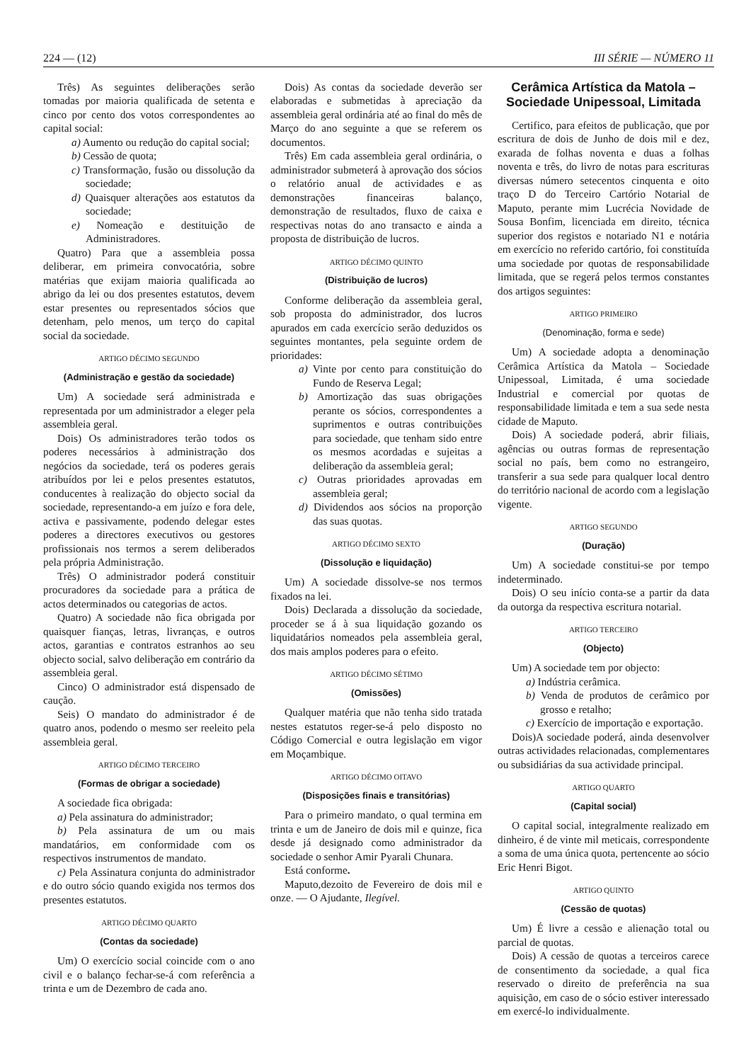224 — (12) III SÉRIE — NÚMERO 11
Três) As seguintes deliberações serão tomadas por maioria qualificada de setenta e cinco por cento dos votos correspondentes ao capital social:
a) Aumento ou redução do capital social;
b) Cessão de quota;
c) Transformação, fusão ou dissolução da sociedade;
d) Quaisquer alterações aos estatutos da sociedade;
e) Nomeação e destituição de Administradores.
Quatro) Para que a assembleia possa deliberar, em primeira convocatória, sobre matérias que exijam maioria qualificada ao abrigo da lei ou dos presentes estatutos, devem estar presentes ou representados sócios que detenham, pelo menos, um terço do capital social da sociedade.
ARTIGO DÉCIMO SEGUNDO
(Administração e gestão da sociedade)
Um) A sociedade será administrada e representada por um administrador a eleger pela assembleia geral.
Dois) Os administradores terão todos os poderes necessários à administração dos negócios da sociedade, terá os poderes gerais atribuídos por lei e pelos presentes estatutos, conducentes à realização do objecto social da sociedade, representando-a em juízo e fora dele, activa e passivamente, podendo delegar estes poderes a directores executivos ou gestores profissionais nos termos a serem deliberados pela própria Administração.
Três) O administrador poderá constituir procuradores da sociedade para a prática de actos determinados ou categorias de actos.
Quatro) A sociedade não fica obrigada por quaisquer fianças, letras, livranças, e outros actos, garantias e contratos estranhos ao seu objecto social, salvo deliberação em contrário da assembleia geral.
Cinco) O administrador está dispensado de caução.
Seis) O mandato do administrador é de quatro anos, podendo o mesmo ser reeleito pela assembleia geral.
ARTIGO DÉCIMO TERCEIRO
(Formas de obrigar a sociedade)
A sociedade fica obrigada:
a) Pela assinatura do administrador;
b) Pela assinatura de um ou mais mandatários, em conformidade com os respectivos instrumentos de mandato.
c) Pela Assinatura conjunta do administrador e do outro sócio quando exigida nos termos dos presentes estatutos.
ARTIGO DÉCIMO QUARTO
(Contas da sociedade)
Um) O exercício social coincide com o ano civil e o balanço fechar-se-á com referência a trinta e um de Dezembro de cada ano.
Dois) As contas da sociedade deverão ser elaboradas e submetidas à apreciação da assembleia geral ordinária até ao final do mês de Março do ano seguinte a que se referem os documentos.
Três) Em cada assembleia geral ordinária, o administrador submeterá à aprovação dos sócios o relatório anual de actividades e as demonstrações financeiras balanço, demonstração de resultados, fluxo de caixa e respectivas notas do ano transacto e ainda a proposta de distribuição de lucros.
ARTIGO DÉCIMO QUINTO
(Distribuição de lucros)
Conforme deliberação da assembleia geral, sob proposta do administrador, dos lucros apurados em cada exercício serão deduzidos os seguintes montantes, pela seguinte ordem de prioridades:
a) Vinte por cento para constituição do Fundo de Reserva Legal;
b) Amortização das suas obrigações perante os sócios, correspondentes a suprimentos e outras contribuições para sociedade, que tenham sido entre os mesmos acordadas e sujeitas a deliberação da assembleia geral;
c) Outras prioridades aprovadas em assembleia geral;
d) Dividendos aos sócios na proporção das suas quotas.
ARTIGO DÉCIMO SEXTO
(Dissolução e liquidação)
Um) A sociedade dissolve-se nos termos fixados na lei.
Dois) Declarada a dissolução da sociedade, proceder se á à sua liquidação gozando os liquidatários nomeados pela assembleia geral, dos mais amplos poderes para o efeito.
ARTIGO DÉCIMO SÉTIMO
(Omissões)
Qualquer matéria que não tenha sido tratada nestes estatutos reger-se-á pelo disposto no Código Comercial e outra legislação em vigor em Moçambique.
ARTIGO DÉCIMO OITAVO
(Disposições finais e transitórias)
Para o primeiro mandato, o qual termina em trinta e um de Janeiro de dois mil e quinze, fica desde já designado como administrador da sociedade o senhor Amir Pyarali Chunara.
Está conforme.
Maputo,dezoito de Fevereiro de dois mil e onze. — O Ajudante, Ilegível.
Cerâmica Artística da Matola – Sociedade Unipessoal, Limitada
Certifico, para efeitos de publicação, que por escritura de dois de Junho de dois mil e dez, exarada de folhas noventa e duas a folhas noventa e três, do livro de notas para escrituras diversas número setecentos cinquenta e oito traço D do Terceiro Cartório Notarial de Maputo, perante mim Lucrécia Novidade de Sousa Bonfim, licenciada em direito, técnica superior dos registos e notariado N1 e notária em exercício no referido cartório, foi constituída uma sociedade por quotas de responsabilidade limitada, que se regerá pelos termos constantes dos artigos seguintes:
ARTIGO PRIMEIRO
(Denominação, forma e sede)
Um) A sociedade adopta a denominação Cerâmica Artística da Matola – Sociedade Unipessoal, Limitada, é uma sociedade Industrial e comercial por quotas de responsabilidade limitada e tem a sua sede nesta cidade de Maputo.
Dois) A sociedade poderá, abrir filiais, agências ou outras formas de representação social no país, bem como no estrangeiro, transferir a sua sede para qualquer local dentro do território nacional de acordo com a legislação vigente.
ARTIGO SEGUNDO
(Duração)
Um) A sociedade constitui-se por tempo indeterminado.
Dois) O seu início conta-se a partir da data da outorga da respectiva escritura notarial.
ARTIGO TERCEIRO
(Objecto)
Um) A sociedade tem por objecto:
a) Indústria cerâmica.
b) Venda de produtos de cerâmico por grosso e retalho;
c) Exercício de importação e exportação.
Dois)A sociedade poderá, ainda desenvolver outras actividades relacionadas, complementares ou subsidiárias da sua actividade principal.
ARTIGO QUARTO
(Capital social)
O capital social, integralmente realizado em dinheiro, é de vinte mil meticais, correspondente a soma de uma única quota, pertencente ao sócio Eric Henri Bigot.
ARTIGO QUINTO
(Cessão de quotas)
Um) É livre a cessão e alienação total ou parcial de quotas.
Dois) A cessão de quotas a terceiros carece de consentimento da sociedade, a qual fica reservado o direito de preferência na sua aquisição, em caso de o sócio estiver interessado em exercé-lo individualmente.